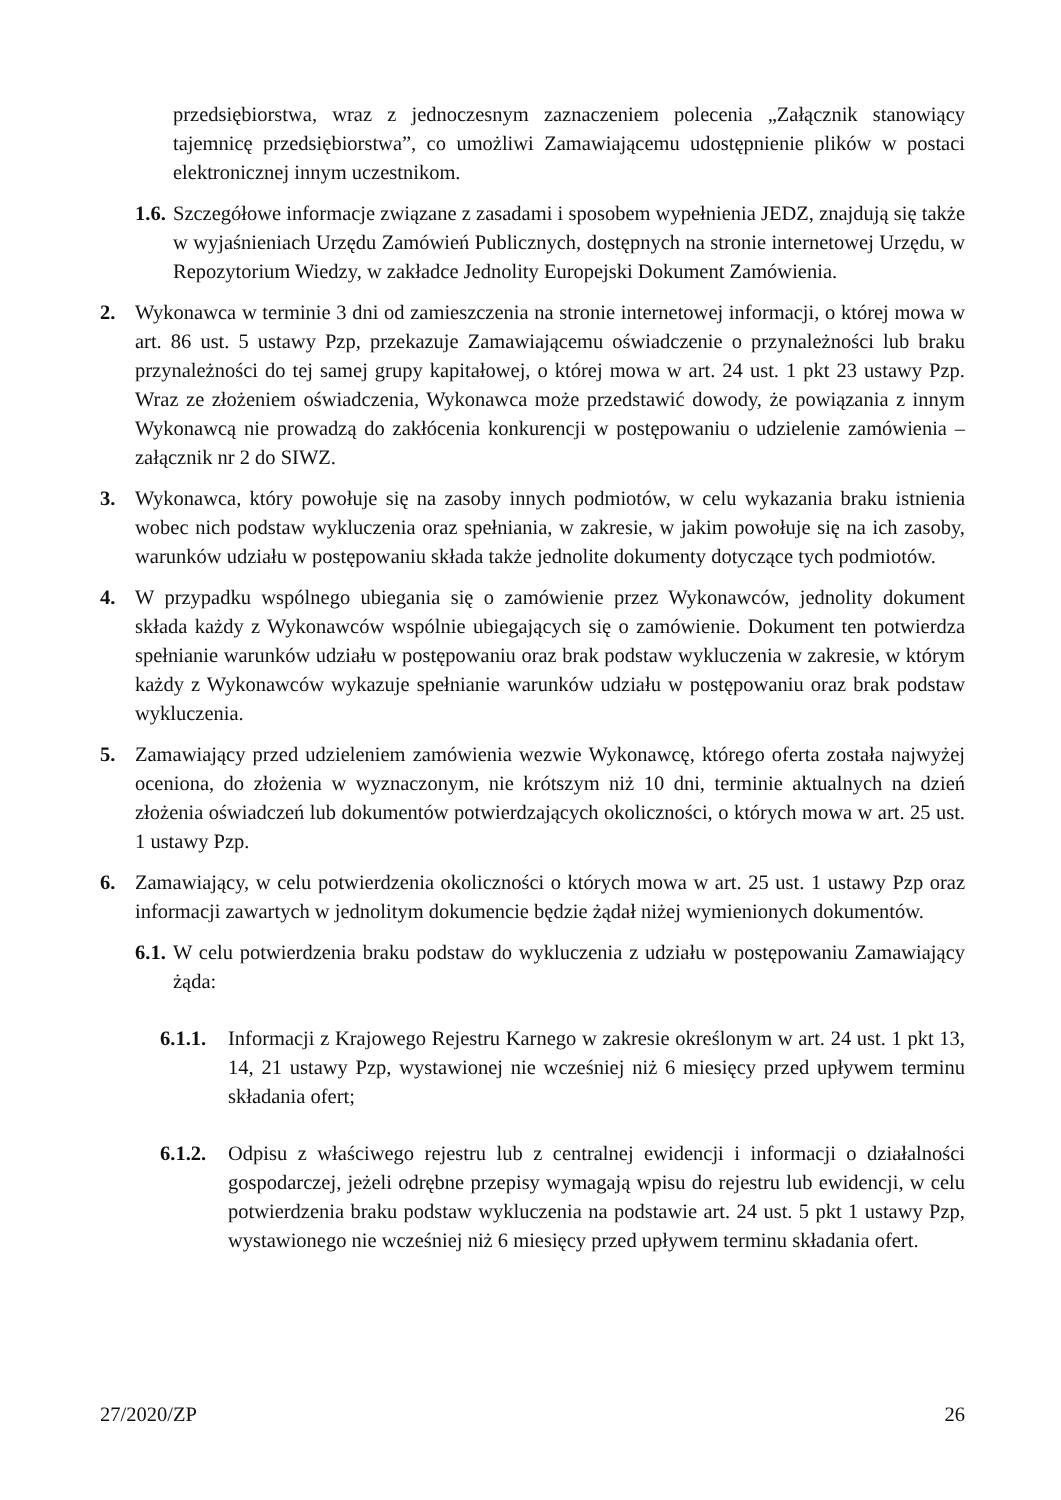przedsiębiorstwa, wraz z jednoczesnym zaznaczeniem polecenia „Załącznik stanowiący tajemnicę przedsiębiorstwa”, co umożliwi Zamawiającemu udostępnienie plików w postaci elektronicznej innym uczestnikom.
1.6.
Szczegółowe informacje związane z zasadami i sposobem wypełnienia JEDZ, znajdują się także w wyjaśnieniach Urzędu Zamówień Publicznych, dostępnych na stronie internetowej Urzędu, w Repozytorium Wiedzy, w zakładce Jednolity Europejski Dokument Zamówienia.
2. Wykonawca w terminie 3 dni od zamieszczenia na stronie internetowej informacji, o której mowa w art. 86 ust. 5 ustawy Pzp, przekazuje Zamawiającemu oświadczenie o przynależności lub braku przynależności do tej samej grupy kapitałowej, o której mowa w art. 24 ust. 1 pkt 23 ustawy Pzp. Wraz ze złożeniem oświadczenia, Wykonawca może przedstawić dowody, że powiązania z innym Wykonawcą nie prowadzą do zakłócenia konkurencji w postępowaniu o udzielenie zamówienia – załącznik nr 2 do SIWZ.
3. Wykonawca, który powołuje się na zasoby innych podmiotów, w celu wykazania braku istnienia wobec nich podstaw wykluczenia oraz spełniania, w zakresie, w jakim powołuje się na ich zasoby, warunków udziału w postępowaniu składa także jednolite dokumenty dotyczące tych podmiotów.
4. W przypadku wspólnego ubiegania się o zamówienie przez Wykonawców, jednolity dokument składa każdy z Wykonawców wspólnie ubiegających się o zamówienie. Dokument ten potwierdza spełnianie warunków udziału w postępowaniu oraz brak podstaw wykluczenia w zakresie, w którym każdy z Wykonawców wykazuje spełnianie warunków udziału w postępowaniu oraz brak podstaw wykluczenia.
5. Zamawiający przed udzieleniem zamówienia wezwie Wykonawcę, którego oferta została najwyżej oceniona, do złożenia w wyznaczonym, nie krótszym niż 10 dni, terminie aktualnych na dzień złożenia oświadczeń lub dokumentów potwierdzających okoliczności, o których mowa w art. 25 ust. 1 ustawy Pzp.
6. Zamawiający, w celu potwierdzenia okoliczności o których mowa w art. 25 ust. 1 ustawy Pzp oraz informacji zawartych w jednolitym dokumencie będzie żądał niżej wymienionych dokumentów.
6.1.
W celu potwierdzenia braku podstaw do wykluczenia z udziału w postępowaniu Zamawiający żąda:
6.1.1.
Informacji z Krajowego Rejestru Karnego w zakresie określonym w art. 24 ust. 1 pkt 13, 14, 21 ustawy Pzp, wystawionej nie wcześniej niż 6 miesięcy przed upływem terminu składania ofert;
6.1.2.
Odpisu z właściwego rejestru lub z centralnej ewidencji i informacji o działalności gospodarczej, jeżeli odrębne przepisy wymagają wpisu do rejestru lub ewidencji, w celu potwierdzenia braku podstaw wykluczenia na podstawie art. 24 ust. 5 pkt 1 ustawy Pzp, wystawionego nie wcześniej niż 6 miesięcy przed upływem terminu składania ofert.
27/2020/ZP 26